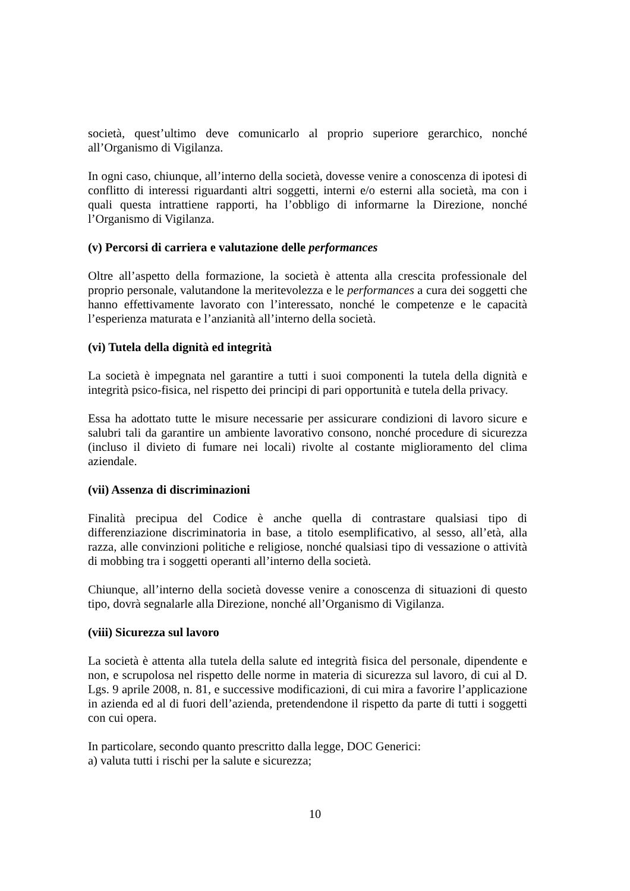società, quest’ultimo deve comunicarlo al proprio superiore gerarchico, nonché all’Organismo di Vigilanza.
In ogni caso, chiunque, all’interno della società, dovesse venire a conoscenza di ipotesi di conflitto di interessi riguardanti altri soggetti, interni e/o esterni alla società, ma con i quali questa intrattiene rapporti, ha l’obbligo di informarne la Direzione, nonché l’Organismo di Vigilanza.
(v) Percorsi di carriera e valutazione delle performances
Oltre all’aspetto della formazione, la società è attenta alla crescita professionale del proprio personale, valutandone la meritevolezza e le performances a cura dei soggetti che hanno effettivamente lavorato con l’interessato, nonché le competenze e le capacità l’esperienza maturata e l’anzianità all’interno della società.
(vi) Tutela della dignità ed integrità
La società è impegnata nel garantire a tutti i suoi componenti la tutela della dignità e integrità psico-fisica, nel rispetto dei principi di pari opportunità e tutela della privacy.
Essa ha adottato tutte le misure necessarie per assicurare condizioni di lavoro sicure e salubri tali da garantire un ambiente lavorativo consono, nonché procedure di sicurezza (incluso il divieto di fumare nei locali) rivolte al costante miglioramento del clima aziendale.
(vii) Assenza di discriminazioni
Finalità precipua del Codice è anche quella di contrastare qualsiasi tipo di differenziazione discriminatoria in base, a titolo esemplificativo, al sesso, all’età, alla razza, alle convinzioni politiche e religiose, nonché qualsiasi tipo di vessazione o attività di mobbing tra i soggetti operanti all’interno della società.
Chiunque, all’interno della società dovesse venire a conoscenza di situazioni di questo tipo, dovrà segnalarle alla Direzione, nonché all’Organismo di Vigilanza.
(viii) Sicurezza sul lavoro
La società è attenta alla tutela della salute ed integrità fisica del personale, dipendente e non, e scrupolosa nel rispetto delle norme in materia di sicurezza sul lavoro, di cui al D. Lgs. 9 aprile 2008, n. 81, e successive modificazioni, di cui mira a favorire l’applicazione in azienda ed al di fuori dell’azienda, pretendendone il rispetto da parte di tutti i soggetti con cui opera.
In particolare, secondo quanto prescritto dalla legge, DOC Generici:
a) valuta tutti i rischi per la salute e sicurezza;
10